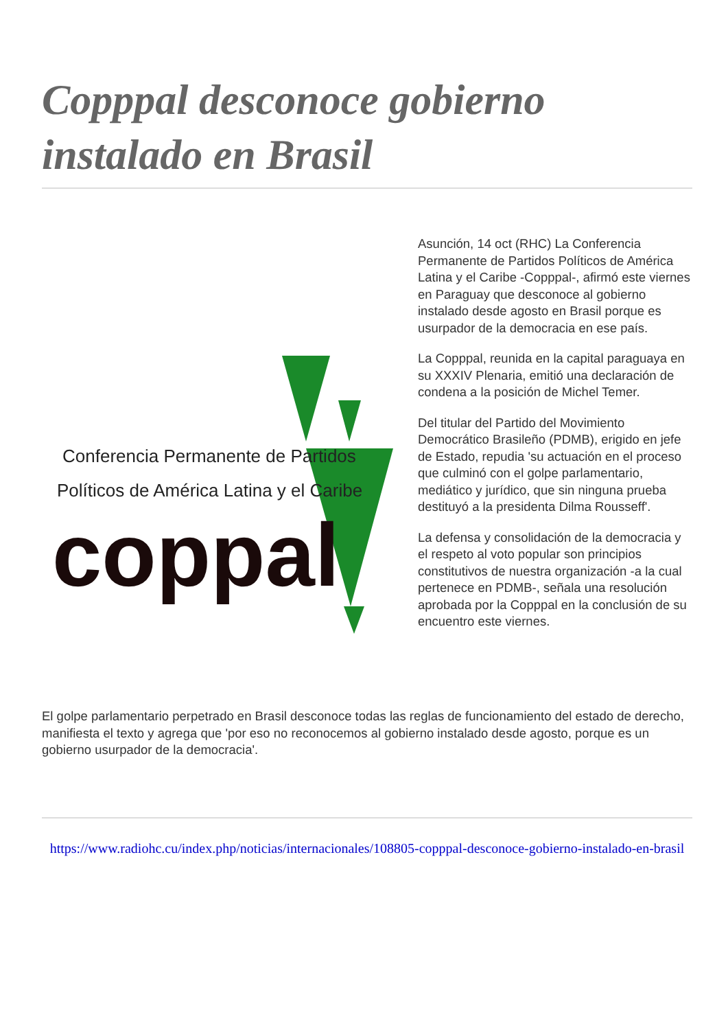Copppal desconoce gobierno instalado en Brasil
Conferencia Permanente de Partidos
Políticos de América Latina y el Caribe
coppal
Asunción, 14 oct (RHC) La Conferencia Permanente de Partidos Políticos de América Latina y el Caribe -Copppal-, afirmó este viernes en Paraguay que desconoce al gobierno instalado desde agosto en Brasil porque es usurpador de la democracia en ese país.
La Copppal, reunida en la capital paraguaya en su XXXIV Plenaria, emitió una declaración de condena a la posición de Michel Temer.
Del titular del Partido del Movimiento Democrático Brasileño (PDMB), erigido en jefe de Estado, repudia 'su actuación en el proceso que culminó con el golpe parlamentario, mediático y jurídico, que sin ninguna prueba destituyó a la presidenta Dilma Rousseff'.
La defensa y consolidación de la democracia y el respeto al voto popular son principios constitutivos de nuestra organización -a la cual pertenece en PDMB-, señala una resolución aprobada por la Copppal en la conclusión de su encuentro este viernes.
El golpe parlamentario perpetrado en Brasil desconoce todas las reglas de funcionamiento del estado de derecho, manifiesta el texto y agrega que 'por eso no reconocemos al gobierno instalado desde agosto, porque es un gobierno usurpador de la democracia'.
https://www.radiohc.cu/index.php/noticias/internacionales/108805-copppal-desconoce-gobierno-instalado-en-brasil